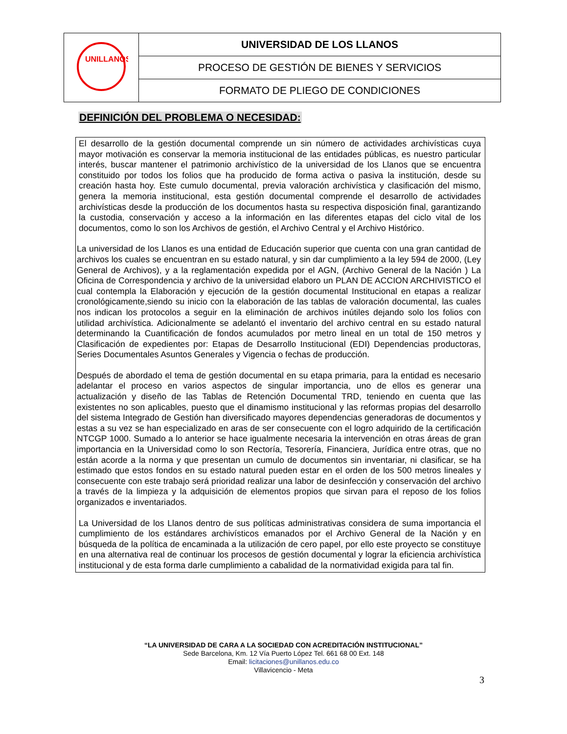| UNILLANOS | UNIVERSIDAD DE LOS LLANOS |
| | PROCESO DE GESTIÓN DE BIENES Y SERVICIOS |
| | FORMATO DE PLIEGO DE CONDICIONES |
DEFINICIÓN DEL PROBLEMA O NECESIDAD:
El desarrollo de la gestión documental comprende un sin número de actividades archivísticas cuya mayor motivación es conservar la memoria institucional de las entidades públicas, es nuestro particular interés, buscar mantener el patrimonio archivístico de la universidad de los Llanos que se encuentra constituido por todos los folios que ha producido de forma activa o pasiva la institución, desde su creación hasta hoy. Este cumulo documental, previa valoración archivística y clasificación del mismo, genera la memoria institucional, esta gestión documental comprende el desarrollo de actividades archivísticas desde la producción de los documentos hasta su respectiva disposición final, garantizando la custodia, conservación y acceso a la información en las diferentes etapas del ciclo vital de los documentos, como lo son los Archivos de gestión, el Archivo Central y el Archivo Histórico.
La universidad de los Llanos es una entidad de Educación superior que cuenta con una gran cantidad de archivos los cuales se encuentran en su estado natural, y sin dar cumplimiento a la ley 594 de 2000, (Ley General de Archivos), y a la reglamentación expedida por el AGN, (Archivo General de la Nación ) La Oficina de Correspondencia y archivo de la universidad elaboro un PLAN DE ACCION ARCHIVISTICO el cual contempla la Elaboración y ejecución de la gestión documental Institucional en etapas a realizar cronológicamente,siendo su inicio con la elaboración de las tablas de valoración documental, las cuales nos indican los protocolos a seguir en la eliminación de archivos inútiles dejando solo los folios con utilidad archivística. Adicionalmente se adelantó el inventario del archivo central en su estado natural determinando la Cuantificación de fondos acumulados por metro lineal en un total de 150 metros y Clasificación de expedientes por: Etapas de Desarrollo Institucional (EDI) Dependencias productoras, Series Documentales Asuntos Generales y Vigencia o fechas de producción.
Después de abordado el tema de gestión documental en su etapa primaria, para la entidad es necesario adelantar el proceso en varios aspectos de singular importancia, uno de ellos es generar una actualización y diseño de las Tablas de Retención Documental TRD, teniendo en cuenta que las existentes no son aplicables, puesto que el dinamismo institucional y las reformas propias del desarrollo del sistema Integrado de Gestión han diversificado mayores dependencias generadoras de documentos y estas a su vez se han especializado en aras de ser consecuente con el logro adquirido de la certificación NTCGP 1000. Sumado a lo anterior se hace igualmente necesaria la intervención en otras áreas de gran importancia en la Universidad como lo son Rectoría, Tesorería, Financiera, Jurídica entre otras, que no están acorde a la norma y que presentan un cumulo de documentos sin inventariar, ni clasificar, se ha estimado que estos fondos en su estado natural pueden estar en el orden de los 500 metros lineales y consecuente con este trabajo será prioridad realizar una labor de desinfección y conservación del archivo a través de la limpieza y la adquisición de elementos propios que sirvan para el reposo de los folios organizados e inventariados.
La Universidad de los Llanos dentro de sus políticas administrativas considera de suma importancia el cumplimiento de los estándares archivísticos emanados por el Archivo General de la Nación y en búsqueda de la política de encaminada a la utilización de cero papel, por ello este proyecto se constituye en una alternativa real de continuar los procesos de gestión documental y lograr la eficiencia archivística institucional y de esta forma darle cumplimiento a cabalidad de la normatividad exigida para tal fin.
“LA UNIVERSIDAD DE CARA A LA SOCIEDAD CON ACREDITACIÓN INSTITUCIONAL”
Sede Barcelona, Km. 12 Vía Puerto López Tel. 661 68 00 Ext. 148
Email: licitaciones@unillanos.edu.co
Villavicencio - Meta
3